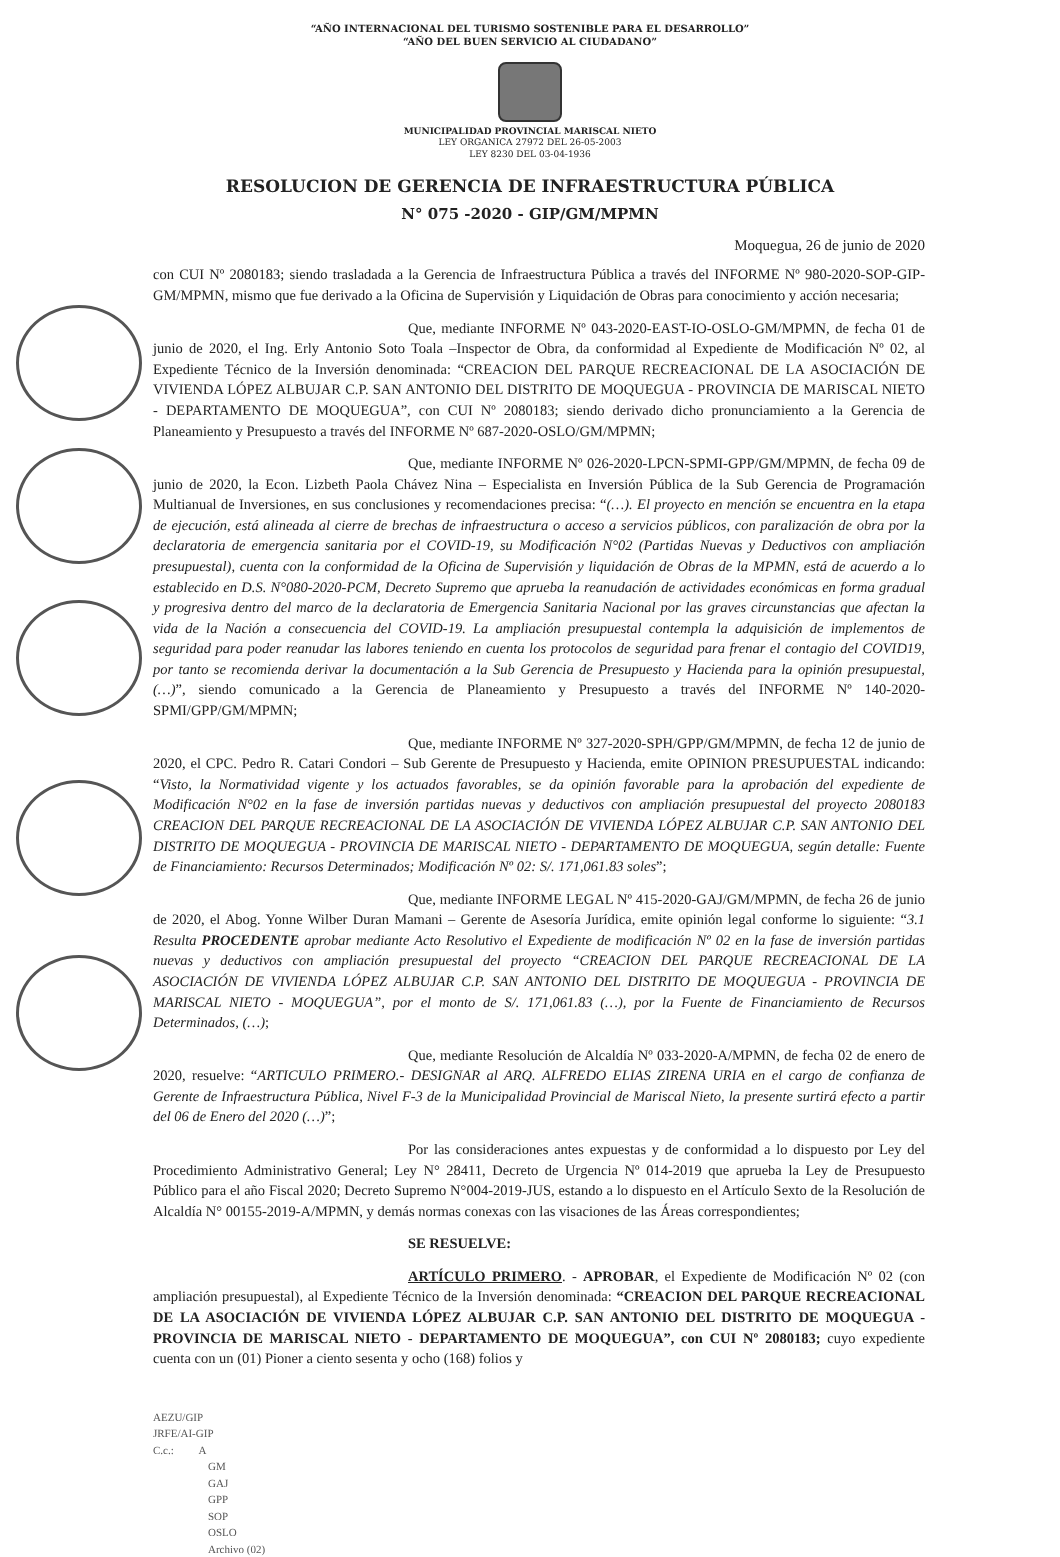“AÑO INTERNACIONAL DEL TURISMO SOSTENIBLE PARA EL DESARROLLO”
“AÑO DEL BUEN SERVICIO AL CIUDADANO”
MUNICIPALIDAD PROVINCIAL MARISCAL NIETO
LEY ORGANICA 27972 DEL 26-05-2003
LEY 8230 DEL 03-04-1936
RESOLUCION DE GERENCIA DE INFRAESTRUCTURA PÚBLICA
N° 075 -2020 - GIP/GM/MPMN
Moquegua, 26 de junio de 2020
con CUI Nº 2080183; siendo trasladada a la Gerencia de Infraestructura Pública a través del INFORME Nº 980-2020-SOP-GIP-GM/MPMN, mismo que fue derivado a la Oficina de Supervisión y Liquidación de Obras para conocimiento y acción necesaria;
Que, mediante INFORME Nº 043-2020-EAST-IO-OSLO-GM/MPMN, de fecha 01 de junio de 2020, el Ing. Erly Antonio Soto Toala –Inspector de Obra, da conformidad al Expediente de Modificación Nº 02, al Expediente Técnico de la Inversión denominada: “CREACION DEL PARQUE RECREACIONAL DE LA ASOCIACIÓN DE VIVIENDA LÓPEZ ALBUJAR C.P. SAN ANTONIO DEL DISTRITO DE MOQUEGUA - PROVINCIA DE MARISCAL NIETO - DEPARTAMENTO DE MOQUEGUA”, con CUI Nº 2080183; siendo derivado dicho pronunciamiento a la Gerencia de Planeamiento y Presupuesto a través del INFORME Nº 687-2020-OSLO/GM/MPMN;
Que, mediante INFORME Nº 026-2020-LPCN-SPMI-GPP/GM/MPMN, de fecha 09 de junio de 2020, la Econ. Lizbeth Paola Chávez Nina – Especialista en Inversión Pública de la Sub Gerencia de Programación Multianual de Inversiones, en sus conclusiones y recomendaciones precisa: “(…). El proyecto en mención se encuentra en la etapa de ejecución, está alineada al cierre de brechas de infraestructura o acceso a servicios públicos, con paralización de obra por la declaratoria de emergencia sanitaria por el COVID-19, su Modificación N°02 (Partidas Nuevas y Deductivos con ampliación presupuestal), cuenta con la conformidad de la Oficina de Supervisión y liquidación de Obras de la MPMN, está de acuerdo a lo establecido en D.S. N°080-2020-PCM, Decreto Supremo que aprueba la reanudación de actividades económicas en forma gradual y progresiva dentro del marco de la declaratoria de Emergencia Sanitaria Nacional por las graves circunstancias que afectan la vida de la Nación a consecuencia del COVID-19. La ampliación presupuestal contempla la adquisición de implementos de seguridad para poder reanudar las labores teniendo en cuenta los protocolos de seguridad para frenar el contagio del COVID19, por tanto se recomienda derivar la documentación a la Sub Gerencia de Presupuesto y Hacienda para la opinión presupuestal, (…)”, siendo comunicado a la Gerencia de Planeamiento y Presupuesto a través del INFORME Nº 140-2020-SPMI/GPP/GM/MPMN;
Que, mediante INFORME Nº 327-2020-SPH/GPP/GM/MPMN, de fecha 12 de junio de 2020, el CPC. Pedro R. Catari Condori – Sub Gerente de Presupuesto y Hacienda, emite OPINION PRESUPUESTAL indicando: “Visto, la Normatividad vigente y los actuados favorables, se da opinión favorable para la aprobación del expediente de Modificación N°02 en la fase de inversión partidas nuevas y deductivos con ampliación presupuestal del proyecto 2080183 CREACION DEL PARQUE RECREACIONAL DE LA ASOCIACIÓN DE VIVIENDA LÓPEZ ALBUJAR C.P. SAN ANTONIO DEL DISTRITO DE MOQUEGUA - PROVINCIA DE MARISCAL NIETO - DEPARTAMENTO DE MOQUEGUA, según detalle: Fuente de Financiamiento: Recursos Determinados; Modificación Nº 02: S/. 171,061.83 soles”;
Que, mediante INFORME LEGAL Nº 415-2020-GAJ/GM/MPMN, de fecha 26 de junio de 2020, el Abog. Yonne Wilber Duran Mamani – Gerente de Asesoría Jurídica, emite opinión legal conforme lo siguiente: “3.1 Resulta PROCEDENTE aprobar mediante Acto Resolutivo el Expediente de modificación Nº 02 en la fase de inversión partidas nuevas y deductivos con ampliación presupuestal del proyecto “CREACION DEL PARQUE RECREACIONAL DE LA ASOCIACIÓN DE VIVIENDA LÓPEZ ALBUJAR C.P. SAN ANTONIO DEL DISTRITO DE MOQUEGUA - PROVINCIA DE MARISCAL NIETO - MOQUEGUA”, por el monto de S/. 171,061.83 (…), por la Fuente de Financiamiento de Recursos Determinados, (…);
Que, mediante Resolución de Alcaldía Nº 033-2020-A/MPMN, de fecha 02 de enero de 2020, resuelve: “ARTICULO PRIMERO.- DESIGNAR al ARQ. ALFREDO ELIAS ZIRENA URIA en el cargo de confianza de Gerente de Infraestructura Pública, Nivel F-3 de la Municipalidad Provincial de Mariscal Nieto, la presente surtirá efecto a partir del 06 de Enero del 2020 (…)”;
Por las consideraciones antes expuestas y de conformidad a lo dispuesto por Ley del Procedimiento Administrativo General; Ley N° 28411, Decreto de Urgencia Nº 014-2019 que aprueba la Ley de Presupuesto Público para el año Fiscal 2020; Decreto Supremo N°004-2019-JUS, estando a lo dispuesto en el Artículo Sexto de la Resolución de Alcaldía N° 00155-2019-A/MPMN, y demás normas conexas con las visaciones de las Áreas correspondientes;
SE RESUELVE:
ARTÍCULO PRIMERO. - APROBAR, el Expediente de Modificación Nº 02 (con ampliación presupuestal), al Expediente Técnico de la Inversión denominada: “CREACION DEL PARQUE RECREACIONAL DE LA ASOCIACIÓN DE VIVIENDA LÓPEZ ALBUJAR C.P. SAN ANTONIO DEL DISTRITO DE MOQUEGUA - PROVINCIA DE MARISCAL NIETO - DEPARTAMENTO DE MOQUEGUA”, con CUI Nº 2080183; cuyo expediente cuenta con un (01) Pioner a ciento sesenta y ocho (168) folios y
AEZU/GIP
JRFE/AI-GIP
C.c.: A
GM
GAJ
GPP
SOP
OSLO
Archivo (02)